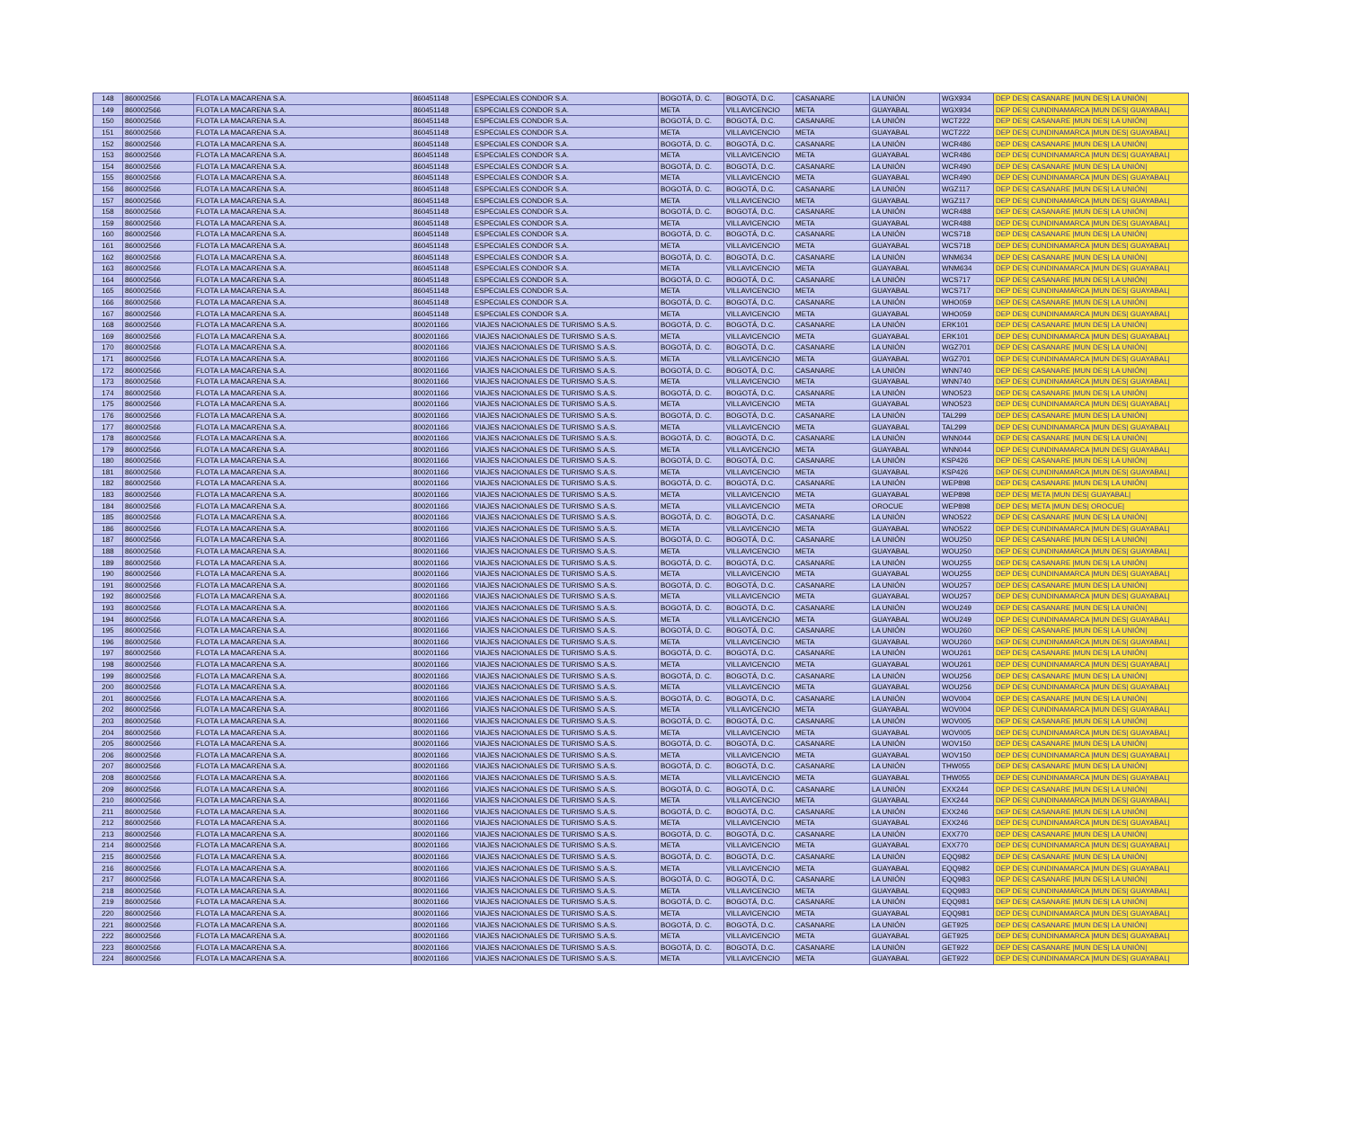| 148 | 860002566 | FLOTA LA MACARENA S.A. | 860451148 | ESPECIALES CONDOR S.A. | BOGOTÁ, D. C. | BOGOTÁ, D.C. | CASANARE | LA UNIÓN | WGX934 | DEP DES/ CASANARE /MUN DES/ LA UNIÓN/ |
| 149 | 860002566 | FLOTA LA MACARENA S.A. | 860451148 | ESPECIALES CONDOR S.A. | META | VILLAVICENCIO | META | GUAYABAL | WGX934 | DEP DES/ CUNDINAMARCA /MUN DES/ GUAYABAL/ |
| 150 | 860002566 | FLOTA LA MACARENA S.A. | 860451148 | ESPECIALES CONDOR S.A. | BOGOTÁ, D. C. | BOGOTÁ, D.C. | CASANARE | LA UNIÓN | WCT222 | DEP DES/ CASANARE /MUN DES/ LA UNIÓN/ |
| 151 | 860002566 | FLOTA LA MACARENA S.A. | 860451148 | ESPECIALES CONDOR S.A. | META | VILLAVICENCIO | META | GUAYABAL | WCT222 | DEP DES/ CUNDINAMARCA /MUN DES/ GUAYABAL/ |
| 152 | 860002566 | FLOTA LA MACARENA S.A. | 860451148 | ESPECIALES CONDOR S.A. | BOGOTÁ, D. C. | BOGOTÁ, D.C. | CASANARE | LA UNIÓN | WCR486 | DEP DES/ CASANARE /MUN DES/ LA UNIÓN/ |
| 153 | 860002566 | FLOTA LA MACARENA S.A. | 860451148 | ESPECIALES CONDOR S.A. | META | VILLAVICENCIO | META | GUAYABAL | WCR486 | DEP DES/ CUNDINAMARCA /MUN DES/ GUAYABAL/ |
| 154 | 860002566 | FLOTA LA MACARENA S.A. | 860451148 | ESPECIALES CONDOR S.A. | BOGOTÁ, D. C. | BOGOTÁ, D.C. | CASANARE | LA UNIÓN | WCR490 | DEP DES/ CASANARE /MUN DES/ LA UNIÓN/ |
| 155 | 860002566 | FLOTA LA MACARENA S.A. | 860451148 | ESPECIALES CONDOR S.A. | META | VILLAVICENCIO | META | GUAYABAL | WCR490 | DEP DES/ CUNDINAMARCA /MUN DES/ GUAYABAL/ |
| 156 | 860002566 | FLOTA LA MACARENA S.A. | 860451148 | ESPECIALES CONDOR S.A. | BOGOTÁ, D. C. | BOGOTÁ, D.C. | CASANARE | LA UNIÓN | WGZ117 | DEP DES/ CASANARE /MUN DES/ LA UNIÓN/ |
| 157 | 860002566 | FLOTA LA MACARENA S.A. | 860451148 | ESPECIALES CONDOR S.A. | META | VILLAVICENCIO | META | GUAYABAL | WGZ117 | DEP DES/ CUNDINAMARCA /MUN DES/ GUAYABAL/ |
| 158 | 860002566 | FLOTA LA MACARENA S.A. | 860451148 | ESPECIALES CONDOR S.A. | BOGOTÁ, D. C. | BOGOTÁ, D.C. | CASANARE | LA UNIÓN | WCR488 | DEP DES/ CASANARE /MUN DES/ LA UNIÓN/ |
| 159 | 860002566 | FLOTA LA MACARENA S.A. | 860451148 | ESPECIALES CONDOR S.A. | META | VILLAVICENCIO | META | GUAYABAL | WCR488 | DEP DES/ CUNDINAMARCA /MUN DES/ GUAYABAL/ |
| 160 | 860002566 | FLOTA LA MACARENA S.A. | 860451148 | ESPECIALES CONDOR S.A. | BOGOTÁ, D. C. | BOGOTÁ, D.C. | CASANARE | LA UNIÓN | WCS718 | DEP DES/ CASANARE /MUN DES/ LA UNIÓN/ |
| 161 | 860002566 | FLOTA LA MACARENA S.A. | 860451148 | ESPECIALES CONDOR S.A. | META | VILLAVICENCIO | META | GUAYABAL | WCS718 | DEP DES/ CUNDINAMARCA /MUN DES/ GUAYABAL/ |
| 162 | 860002566 | FLOTA LA MACARENA S.A. | 860451148 | ESPECIALES CONDOR S.A. | BOGOTÁ, D. C. | BOGOTÁ, D.C. | CASANARE | LA UNIÓN | WNM634 | DEP DES/ CASANARE /MUN DES/ LA UNIÓN/ |
| 163 | 860002566 | FLOTA LA MACARENA S.A. | 860451148 | ESPECIALES CONDOR S.A. | META | VILLAVICENCIO | META | GUAYABAL | WNM634 | DEP DES/ CUNDINAMARCA /MUN DES/ GUAYABAL/ |
| 164 | 860002566 | FLOTA LA MACARENA S.A. | 860451148 | ESPECIALES CONDOR S.A. | BOGOTÁ, D. C. | BOGOTÁ, D.C. | CASANARE | LA UNIÓN | WCS717 | DEP DES/ CASANARE /MUN DES/ LA UNIÓN/ |
| 165 | 860002566 | FLOTA LA MACARENA S.A. | 860451148 | ESPECIALES CONDOR S.A. | META | VILLAVICENCIO | META | GUAYABAL | WCS717 | DEP DES/ CUNDINAMARCA /MUN DES/ GUAYABAL/ |
| 166 | 860002566 | FLOTA LA MACARENA S.A. | 860451148 | ESPECIALES CONDOR S.A. | BOGOTÁ, D. C. | BOGOTÁ, D.C. | CASANARE | LA UNIÓN | WHO059 | DEP DES/ CASANARE /MUN DES/ LA UNIÓN/ |
| 167 | 860002566 | FLOTA LA MACARENA S.A. | 860451148 | ESPECIALES CONDOR S.A. | META | VILLAVICENCIO | META | GUAYABAL | WHO059 | DEP DES/ CUNDINAMARCA /MUN DES/ GUAYABAL/ |
| 168 | 860002566 | FLOTA LA MACARENA S.A. | 800201166 | VIAJES NACIONALES DE TURISMO S.A.S. | BOGOTÁ, D. C. | BOGOTÁ, D.C. | CASANARE | LA UNIÓN | ERK101 | DEP DES/ CASANARE /MUN DES/ LA UNIÓN/ |
| 169 | 860002566 | FLOTA LA MACARENA S.A. | 800201166 | VIAJES NACIONALES DE TURISMO S.A.S. | META | VILLAVICENCIO | META | GUAYABAL | ERK101 | DEP DES/ CUNDINAMARCA /MUN DES/ GUAYABAL/ |
| 170 | 860002566 | FLOTA LA MACARENA S.A. | 800201166 | VIAJES NACIONALES DE TURISMO S.A.S. | BOGOTÁ, D. C. | BOGOTÁ, D.C. | CASANARE | LA UNIÓN | WGZ701 | DEP DES/ CASANARE /MUN DES/ LA UNIÓN/ |
| 171 | 860002566 | FLOTA LA MACARENA S.A. | 800201166 | VIAJES NACIONALES DE TURISMO S.A.S. | META | VILLAVICENCIO | META | GUAYABAL | WGZ701 | DEP DES/ CUNDINAMARCA /MUN DES/ GUAYABAL/ |
| 172 | 860002566 | FLOTA LA MACARENA S.A. | 800201166 | VIAJES NACIONALES DE TURISMO S.A.S. | BOGOTÁ, D. C. | BOGOTÁ, D.C. | CASANARE | LA UNIÓN | WNN740 | DEP DES/ CASANARE /MUN DES/ LA UNIÓN/ |
| 173 | 860002566 | FLOTA LA MACARENA S.A. | 800201166 | VIAJES NACIONALES DE TURISMO S.A.S. | META | VILLAVICENCIO | META | GUAYABAL | WNN740 | DEP DES/ CUNDINAMARCA /MUN DES/ GUAYABAL/ |
| 174 | 860002566 | FLOTA LA MACARENA S.A. | 800201166 | VIAJES NACIONALES DE TURISMO S.A.S. | BOGOTÁ, D. C. | BOGOTÁ, D.C. | CASANARE | LA UNIÓN | WNO523 | DEP DES/ CASANARE /MUN DES/ LA UNIÓN/ |
| 175 | 860002566 | FLOTA LA MACARENA S.A. | 800201166 | VIAJES NACIONALES DE TURISMO S.A.S. | META | VILLAVICENCIO | META | GUAYABAL | WNO523 | DEP DES/ CUNDINAMARCA /MUN DES/ GUAYABAL/ |
| 176 | 860002566 | FLOTA LA MACARENA S.A. | 800201166 | VIAJES NACIONALES DE TURISMO S.A.S. | BOGOTÁ, D. C. | BOGOTÁ, D.C. | CASANARE | LA UNIÓN | TAL299 | DEP DES/ CASANARE /MUN DES/ LA UNIÓN/ |
| 177 | 860002566 | FLOTA LA MACARENA S.A. | 800201166 | VIAJES NACIONALES DE TURISMO S.A.S. | META | VILLAVICENCIO | META | GUAYABAL | TAL299 | DEP DES/ CUNDINAMARCA /MUN DES/ GUAYABAL/ |
| 178 | 860002566 | FLOTA LA MACARENA S.A. | 800201166 | VIAJES NACIONALES DE TURISMO S.A.S. | BOGOTÁ, D. C. | BOGOTÁ, D.C. | CASANARE | LA UNIÓN | WNN044 | DEP DES/ CASANARE /MUN DES/ LA UNIÓN/ |
| 179 | 860002566 | FLOTA LA MACARENA S.A. | 800201166 | VIAJES NACIONALES DE TURISMO S.A.S. | META | VILLAVICENCIO | META | GUAYABAL | WNN044 | DEP DES/ CUNDINAMARCA /MUN DES/ GUAYABAL/ |
| 180 | 860002566 | FLOTA LA MACARENA S.A. | 800201166 | VIAJES NACIONALES DE TURISMO S.A.S. | BOGOTÁ, D. C. | BOGOTÁ, D.C. | CASANARE | LA UNIÓN | KSP426 | DEP DES/ CASANARE /MUN DES/ LA UNIÓN/ |
| 181 | 860002566 | FLOTA LA MACARENA S.A. | 800201166 | VIAJES NACIONALES DE TURISMO S.A.S. | META | VILLAVICENCIO | META | GUAYABAL | KSP426 | DEP DES/ CUNDINAMARCA /MUN DES/ GUAYABAL/ |
| 182 | 860002566 | FLOTA LA MACARENA S.A. | 800201166 | VIAJES NACIONALES DE TURISMO S.A.S. | BOGOTÁ, D. C. | BOGOTÁ, D.C. | CASANARE | LA UNIÓN | WEP898 | DEP DES/ CASANARE /MUN DES/ LA UNIÓN/ |
| 183 | 860002566 | FLOTA LA MACARENA S.A. | 800201166 | VIAJES NACIONALES DE TURISMO S.A.S. | META | VILLAVICENCIO | META | GUAYABAL | WEP898 | DEP DES/ META /MUN DES/ GUAYABAL/ |
| 184 | 860002566 | FLOTA LA MACARENA S.A. | 800201166 | VIAJES NACIONALES DE TURISMO S.A.S. | META | VILLAVICENCIO | META | OROCUE | WEP898 | DEP DES/ META /MUN DES/ OROCUE/ |
| 185 | 860002566 | FLOTA LA MACARENA S.A. | 800201166 | VIAJES NACIONALES DE TURISMO S.A.S. | BOGOTÁ, D. C. | BOGOTÁ, D.C. | CASANARE | LA UNIÓN | WNO522 | DEP DES/ CASANARE /MUN DES/ LA UNIÓN/ |
| 186 | 860002566 | FLOTA LA MACARENA S.A. | 800201166 | VIAJES NACIONALES DE TURISMO S.A.S. | META | VILLAVICENCIO | META | GUAYABAL | WNO522 | DEP DES/ CUNDINAMARCA /MUN DES/ GUAYABAL/ |
| 187 | 860002566 | FLOTA LA MACARENA S.A. | 800201166 | VIAJES NACIONALES DE TURISMO S.A.S. | BOGOTÁ, D. C. | BOGOTÁ, D.C. | CASANARE | LA UNIÓN | WOU250 | DEP DES/ CASANARE /MUN DES/ LA UNIÓN/ |
| 188 | 860002566 | FLOTA LA MACARENA S.A. | 800201166 | VIAJES NACIONALES DE TURISMO S.A.S. | META | VILLAVICENCIO | META | GUAYABAL | WOU250 | DEP DES/ CUNDINAMARCA /MUN DES/ GUAYABAL/ |
| 189 | 860002566 | FLOTA LA MACARENA S.A. | 800201166 | VIAJES NACIONALES DE TURISMO S.A.S. | BOGOTÁ, D. C. | BOGOTÁ, D.C. | CASANARE | LA UNIÓN | WOU255 | DEP DES/ CASANARE /MUN DES/ LA UNIÓN/ |
| 190 | 860002566 | FLOTA LA MACARENA S.A. | 800201166 | VIAJES NACIONALES DE TURISMO S.A.S. | META | VILLAVICENCIO | META | GUAYABAL | WOU255 | DEP DES/ CUNDINAMARCA /MUN DES/ GUAYABAL/ |
| 191 | 860002566 | FLOTA LA MACARENA S.A. | 800201166 | VIAJES NACIONALES DE TURISMO S.A.S. | BOGOTÁ, D. C. | BOGOTÁ, D.C. | CASANARE | LA UNIÓN | WOU257 | DEP DES/ CASANARE /MUN DES/ LA UNIÓN/ |
| 192 | 860002566 | FLOTA LA MACARENA S.A. | 800201166 | VIAJES NACIONALES DE TURISMO S.A.S. | META | VILLAVICENCIO | META | GUAYABAL | WOU257 | DEP DES/ CUNDINAMARCA /MUN DES/ GUAYABAL/ |
| 193 | 860002566 | FLOTA LA MACARENA S.A. | 800201166 | VIAJES NACIONALES DE TURISMO S.A.S. | BOGOTÁ, D. C. | BOGOTÁ, D.C. | CASANARE | LA UNIÓN | WOU249 | DEP DES/ CASANARE /MUN DES/ LA UNIÓN/ |
| 194 | 860002566 | FLOTA LA MACARENA S.A. | 800201166 | VIAJES NACIONALES DE TURISMO S.A.S. | META | VILLAVICENCIO | META | GUAYABAL | WOU249 | DEP DES/ CUNDINAMARCA /MUN DES/ GUAYABAL/ |
| 195 | 860002566 | FLOTA LA MACARENA S.A. | 800201166 | VIAJES NACIONALES DE TURISMO S.A.S. | BOGOTÁ, D. C. | BOGOTÁ, D.C. | CASANARE | LA UNIÓN | WOU260 | DEP DES/ CASANARE /MUN DES/ LA UNIÓN/ |
| 196 | 860002566 | FLOTA LA MACARENA S.A. | 800201166 | VIAJES NACIONALES DE TURISMO S.A.S. | META | VILLAVICENCIO | META | GUAYABAL | WOU260 | DEP DES/ CUNDINAMARCA /MUN DES/ GUAYABAL/ |
| 197 | 860002566 | FLOTA LA MACARENA S.A. | 800201166 | VIAJES NACIONALES DE TURISMO S.A.S. | BOGOTÁ, D. C. | BOGOTÁ, D.C. | CASANARE | LA UNIÓN | WOU261 | DEP DES/ CASANARE /MUN DES/ LA UNIÓN/ |
| 198 | 860002566 | FLOTA LA MACARENA S.A. | 800201166 | VIAJES NACIONALES DE TURISMO S.A.S. | META | VILLAVICENCIO | META | GUAYABAL | WOU261 | DEP DES/ CUNDINAMARCA /MUN DES/ GUAYABAL/ |
| 199 | 860002566 | FLOTA LA MACARENA S.A. | 800201166 | VIAJES NACIONALES DE TURISMO S.A.S. | BOGOTÁ, D. C. | BOGOTÁ, D.C. | CASANARE | LA UNIÓN | WOU256 | DEP DES/ CASANARE /MUN DES/ LA UNIÓN/ |
| 200 | 860002566 | FLOTA LA MACARENA S.A. | 800201166 | VIAJES NACIONALES DE TURISMO S.A.S. | META | VILLAVICENCIO | META | GUAYABAL | WOU256 | DEP DES/ CUNDINAMARCA /MUN DES/ GUAYABAL/ |
| 201 | 860002566 | FLOTA LA MACARENA S.A. | 800201166 | VIAJES NACIONALES DE TURISMO S.A.S. | BOGOTÁ, D. C. | BOGOTÁ, D.C. | CASANARE | LA UNIÓN | WOV004 | DEP DES/ CASANARE /MUN DES/ LA UNIÓN/ |
| 202 | 860002566 | FLOTA LA MACARENA S.A. | 800201166 | VIAJES NACIONALES DE TURISMO S.A.S. | META | VILLAVICENCIO | META | GUAYABAL | WOV004 | DEP DES/ CUNDINAMARCA /MUN DES/ GUAYABAL/ |
| 203 | 860002566 | FLOTA LA MACARENA S.A. | 800201166 | VIAJES NACIONALES DE TURISMO S.A.S. | BOGOTÁ, D. C. | BOGOTÁ, D.C. | CASANARE | LA UNIÓN | WOV005 | DEP DES/ CASANARE /MUN DES/ LA UNIÓN/ |
| 204 | 860002566 | FLOTA LA MACARENA S.A. | 800201166 | VIAJES NACIONALES DE TURISMO S.A.S. | META | VILLAVICENCIO | META | GUAYABAL | WOV005 | DEP DES/ CUNDINAMARCA /MUN DES/ GUAYABAL/ |
| 205 | 860002566 | FLOTA LA MACARENA S.A. | 800201166 | VIAJES NACIONALES DE TURISMO S.A.S. | BOGOTÁ, D. C. | BOGOTÁ, D.C. | CASANARE | LA UNIÓN | WOV150 | DEP DES/ CASANARE /MUN DES/ LA UNIÓN/ |
| 206 | 860002566 | FLOTA LA MACARENA S.A. | 800201166 | VIAJES NACIONALES DE TURISMO S.A.S. | META | VILLAVICENCIO | META | GUAYABAL | WOV150 | DEP DES/ CUNDINAMARCA /MUN DES/ GUAYABAL/ |
| 207 | 860002566 | FLOTA LA MACARENA S.A. | 800201166 | VIAJES NACIONALES DE TURISMO S.A.S. | BOGOTÁ, D. C. | BOGOTÁ, D.C. | CASANARE | LA UNIÓN | THW055 | DEP DES/ CASANARE /MUN DES/ LA UNIÓN/ |
| 208 | 860002566 | FLOTA LA MACARENA S.A. | 800201166 | VIAJES NACIONALES DE TURISMO S.A.S. | META | VILLAVICENCIO | META | GUAYABAL | THW055 | DEP DES/ CUNDINAMARCA /MUN DES/ GUAYABAL/ |
| 209 | 860002566 | FLOTA LA MACARENA S.A. | 800201166 | VIAJES NACIONALES DE TURISMO S.A.S. | BOGOTÁ, D. C. | BOGOTÁ, D.C. | CASANARE | LA UNIÓN | EXX244 | DEP DES/ CASANARE /MUN DES/ LA UNIÓN/ |
| 210 | 860002566 | FLOTA LA MACARENA S.A. | 800201166 | VIAJES NACIONALES DE TURISMO S.A.S. | META | VILLAVICENCIO | META | GUAYABAL | EXX244 | DEP DES/ CUNDINAMARCA /MUN DES/ GUAYABAL/ |
| 211 | 860002566 | FLOTA LA MACARENA S.A. | 800201166 | VIAJES NACIONALES DE TURISMO S.A.S. | BOGOTÁ, D. C. | BOGOTÁ, D.C. | CASANARE | LA UNIÓN | EXX246 | DEP DES/ CASANARE /MUN DES/ LA UNIÓN/ |
| 212 | 860002566 | FLOTA LA MACARENA S.A. | 800201166 | VIAJES NACIONALES DE TURISMO S.A.S. | META | VILLAVICENCIO | META | GUAYABAL | EXX246 | DEP DES/ CUNDINAMARCA /MUN DES/ GUAYABAL/ |
| 213 | 860002566 | FLOTA LA MACARENA S.A. | 800201166 | VIAJES NACIONALES DE TURISMO S.A.S. | BOGOTÁ, D. C. | BOGOTÁ, D.C. | CASANARE | LA UNIÓN | EXX770 | DEP DES/ CASANARE /MUN DES/ LA UNIÓN/ |
| 214 | 860002566 | FLOTA LA MACARENA S.A. | 800201166 | VIAJES NACIONALES DE TURISMO S.A.S. | META | VILLAVICENCIO | META | GUAYABAL | EXX770 | DEP DES/ CUNDINAMARCA /MUN DES/ GUAYABAL/ |
| 215 | 860002566 | FLOTA LA MACARENA S.A. | 800201166 | VIAJES NACIONALES DE TURISMO S.A.S. | BOGOTÁ, D. C. | BOGOTÁ, D.C. | CASANARE | LA UNIÓN | EQQ982 | DEP DES/ CASANARE /MUN DES/ LA UNIÓN/ |
| 216 | 860002566 | FLOTA LA MACARENA S.A. | 800201166 | VIAJES NACIONALES DE TURISMO S.A.S. | META | VILLAVICENCIO | META | GUAYABAL | EQQ982 | DEP DES/ CUNDINAMARCA /MUN DES/ GUAYABAL/ |
| 217 | 860002566 | FLOTA LA MACARENA S.A. | 800201166 | VIAJES NACIONALES DE TURISMO S.A.S. | BOGOTÁ, D. C. | BOGOTÁ, D.C. | CASANARE | LA UNIÓN | EQQ983 | DEP DES/ CASANARE /MUN DES/ LA UNIÓN/ |
| 218 | 860002566 | FLOTA LA MACARENA S.A. | 800201166 | VIAJES NACIONALES DE TURISMO S.A.S. | META | VILLAVICENCIO | META | GUAYABAL | EQQ983 | DEP DES/ CUNDINAMARCA /MUN DES/ GUAYABAL/ |
| 219 | 860002566 | FLOTA LA MACARENA S.A. | 800201166 | VIAJES NACIONALES DE TURISMO S.A.S. | BOGOTÁ, D. C. | BOGOTÁ, D.C. | CASANARE | LA UNIÓN | EQQ981 | DEP DES/ CASANARE /MUN DES/ LA UNIÓN/ |
| 220 | 860002566 | FLOTA LA MACARENA S.A. | 800201166 | VIAJES NACIONALES DE TURISMO S.A.S. | META | VILLAVICENCIO | META | GUAYABAL | EQQ981 | DEP DES/ CUNDINAMARCA /MUN DES/ GUAYABAL/ |
| 221 | 860002566 | FLOTA LA MACARENA S.A. | 800201166 | VIAJES NACIONALES DE TURISMO S.A.S. | BOGOTÁ, D. C. | BOGOTÁ, D.C. | CASANARE | LA UNIÓN | GET925 | DEP DES/ CASANARE /MUN DES/ LA UNIÓN/ |
| 222 | 860002566 | FLOTA LA MACARENA S.A. | 800201166 | VIAJES NACIONALES DE TURISMO S.A.S. | META | VILLAVICENCIO | META | GUAYABAL | GET925 | DEP DES/ CUNDINAMARCA /MUN DES/ GUAYABAL/ |
| 223 | 860002566 | FLOTA LA MACARENA S.A. | 800201166 | VIAJES NACIONALES DE TURISMO S.A.S. | BOGOTÁ, D. C. | BOGOTÁ, D.C. | CASANARE | LA UNIÓN | GET922 | DEP DES/ CASANARE /MUN DES/ LA UNIÓN/ |
| 224 | 860002566 | FLOTA LA MACARENA S.A. | 800201166 | VIAJES NACIONALES DE TURISMO S.A.S. | META | VILLAVICENCIO | META | GUAYABAL | GET922 | DEP DES/ CUNDINAMARCA /MUN DES/ GUAYABAL/ |